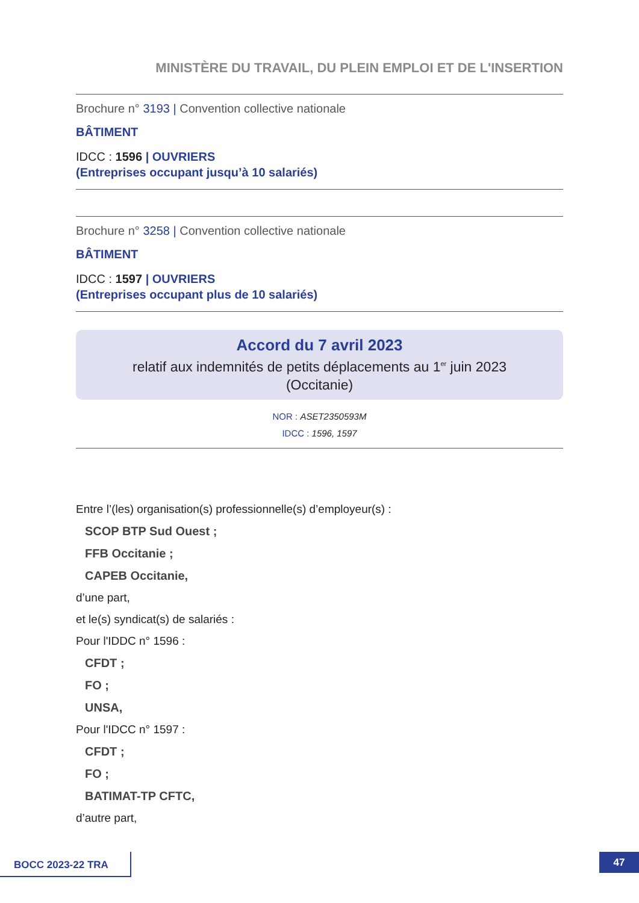MINISTÈRE DU TRAVAIL, DU PLEIN EMPLOI ET DE L'INSERTION
Brochure n° 3193 | Convention collective nationale
BÂTIMENT
IDCC : 1596 | OUVRIERS
(Entreprises occupant jusqu’à 10 salariés)
Brochure n° 3258 | Convention collective nationale
BÂTIMENT
IDCC : 1597 | OUVRIERS
(Entreprises occupant plus de 10 salariés)
Accord du 7 avril 2023
relatif aux indemnités de petits déplacements au 1<sup>er</sup> juin 2023
(Occitanie)
NOR : ASET2350593M
IDCC : 1596, 1597
Entre l’(les) organisation(s) professionnelle(s) d’employeur(s) :
SCOP BTP Sud Ouest ;
FFB Occitanie ;
CAPEB Occitanie,
d’une part,
et le(s) syndicat(s) de salariés :
Pour l'IDDC n° 1596 :
CFDT ;
FO ;
UNSA,
Pour l'IDCC n° 1597 :
CFDT ;
FO ;
BATIMAT-TP CFTC,
d’autre part,
BOCC 2023-22 TRA 47